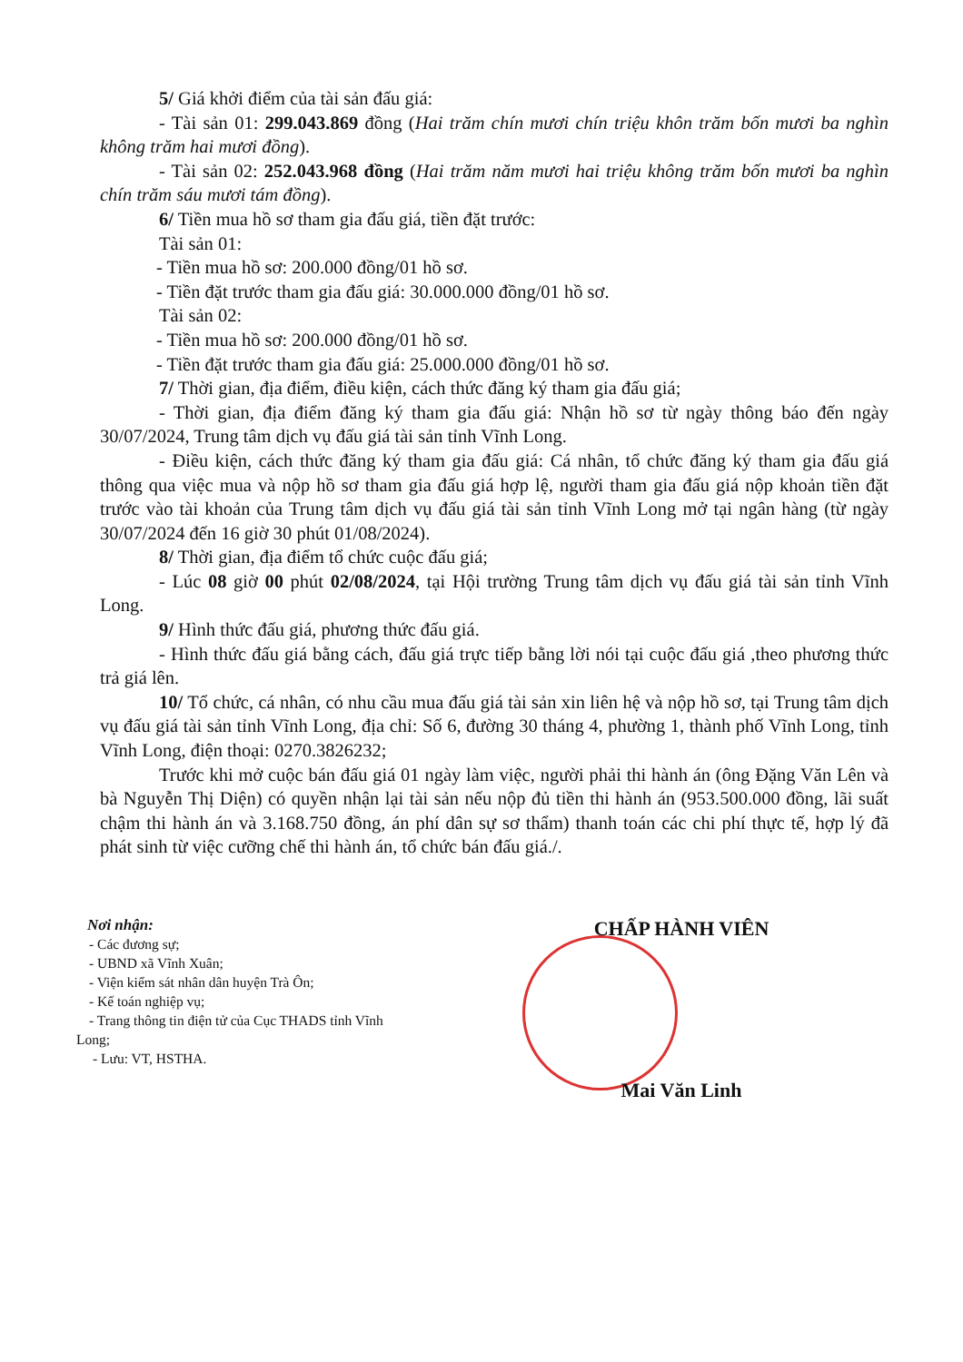5/ Giá khởi điểm của tài sản đấu giá:
- Tài sản 01: 299.043.869 đồng (Hai trăm chín mươi chín triệu khôn trăm bốn mươi ba nghìn không trăm hai mươi đồng).
- Tài sản 02: 252.043.968 đồng (Hai trăm năm mươi hai triệu không trăm bốn mươi ba nghìn chín trăm sáu mươi tám đồng).
6/ Tiền mua hồ sơ tham gia đấu giá, tiền đặt trước:
Tài sản 01:
- Tiền mua hồ sơ: 200.000 đồng/01 hồ sơ.
- Tiền đặt trước tham gia đấu giá: 30.000.000 đồng/01 hồ sơ.
Tài sản 02:
- Tiền mua hồ sơ: 200.000 đồng/01 hồ sơ.
- Tiền đặt trước tham gia đấu giá: 25.000.000 đồng/01 hồ sơ.
7/ Thời gian, địa điểm, điều kiện, cách thức đăng ký tham gia đấu giá;
- Thời gian, địa điểm đăng ký tham gia đấu giá: Nhận hồ sơ từ ngày thông báo đến ngày 30/07/2024, Trung tâm dịch vụ đấu giá tài sản tỉnh Vĩnh Long.
- Điều kiện, cách thức đăng ký tham gia đấu giá: Cá nhân, tổ chức đăng ký tham gia đấu giá thông qua việc mua và nộp hồ sơ tham gia đấu giá hợp lệ, người tham gia đấu giá nộp khoản tiền đặt trước vào tài khoản của Trung tâm dịch vụ đấu giá tài sản tỉnh Vĩnh Long mở tại ngân hàng (từ ngày 30/07/2024 đến 16 giờ 30 phút 01/08/2024).
8/ Thời gian, địa điểm tổ chức cuộc đấu giá;
- Lúc 08 giờ 00 phút 02/08/2024, tại Hội trường Trung tâm dịch vụ đấu giá tài sản tỉnh Vĩnh Long.
9/ Hình thức đấu giá, phương thức đấu giá.
- Hình thức đấu giá bằng cách, đấu giá trực tiếp bằng lời nói tại cuộc đấu giá ,theo phương thức trả giá lên.
10/ Tổ chức, cá nhân, có nhu cầu mua đấu giá tài sản xin liên hệ và nộp hồ sơ, tại Trung tâm dịch vụ đấu giá tài sản tỉnh Vĩnh Long, địa chỉ: Số 6, đường 30 tháng 4, phường 1, thành phố Vĩnh Long, tỉnh Vĩnh Long, điện thoại: 0270.3826232;
Trước khi mở cuộc bán đấu giá 01 ngày làm việc, người phải thi hành án (ông Đặng Văn Lên và bà Nguyễn Thị Diện) có quyền nhận lại tài sản nếu nộp đủ tiền thi hành án (953.500.000 đồng, lãi suất chậm thi hành án và 3.168.750 đồng, án phí dân sự sơ thẩm) thanh toán các chi phí thực tế, hợp lý đã phát sinh từ việc cưỡng chế thi hành án, tổ chức bán đấu giá./.
Nơi nhận:
- Các đương sự;
- UBND xã Vĩnh Xuân;
- Viện kiểm sát nhân dân huyện Trà Ôn;
- Kế toán nghiệp vụ;
- Trang thông tin điện tử của Cục THADS tỉnh Vĩnh
Long;
- Lưu: VT, HSTHA.
CHẤP HÀNH VIÊN
Mai Văn Linh